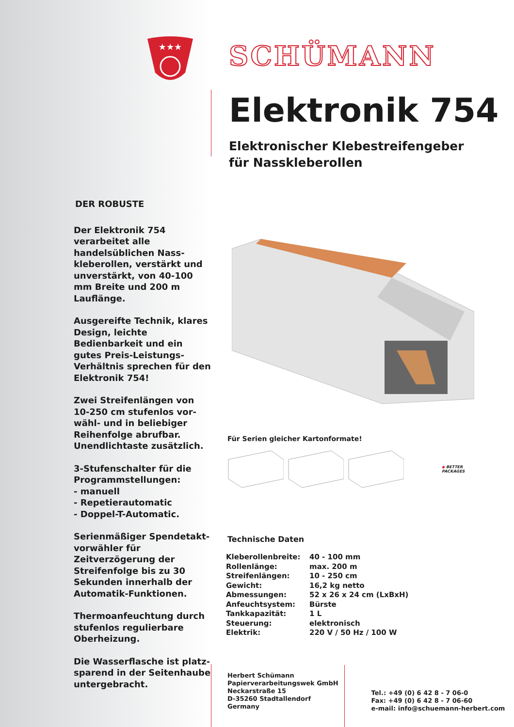★★★
DER ROBUSTE
Der Elektronik 754 verarbeitet alle handelsüblichen Nass-kleberollen, verstärkt und unverstärkt, von 40-100 mm Breite und 200 m Lauflänge.
Ausgereifte Technik, klares Design, leichte Bedienbarkeit und ein gutes Preis-Leistungs-Verhältnis sprechen für den Elektronik 754!
Zwei Streifenlängen von 10-250 cm stufenlos vor-wähl- und in beliebiger Reihenfolge abrufbar. Unendlichtaste zusätzlich.
3-Stufenschalter für die Programmstellungen:
- manuell
- Repetierautomatic
- Doppel-T-Automatic.
Serienmäßiger Spendetakt-vorwähler für Zeitverzögerung der Streifenfolge bis zu 30 Sekunden innerhalb der Automatik-Funktionen.
Thermoanfeuchtung durch stufenlos regulierbare Oberheizung.
Die Wasserflasche ist platz-sparend in der Seitenhaube untergebracht.
SCHÜMANN
Elektronik 754
Elektronischer Klebestreifengeber
für Nasskleberollen
Für Serien gleicher Kartonformate!
◆ BETTER
PACKAGES
Technische Daten
| Kleberollenbreite: | 40 - 100 mm |
| Rollenlänge: | max. 200 m |
| Streifenlängen: | 10 - 250 cm |
| Gewicht: | 16,2 kg netto |
| Abmessungen: | 52 x 26 x 24 cm (LxBxH) |
| Anfeuchtsystem: | Bürste |
| Tankkapazität: | 1 L |
| Steuerung: | elektronisch |
| Elektrik: | 220 V / 50 Hz / 100 W |
Herbert Schümann
Papierverarbeitungswek GmbH
Neckarstraße 15
D-35260 Stadtallendorf
Germany
Tel.: +49 (0) 6 42 8 - 7 06-0
Fax: +49 (0) 6 42 8 - 7 06-60
e-mail: info@schuemann-herbert.com